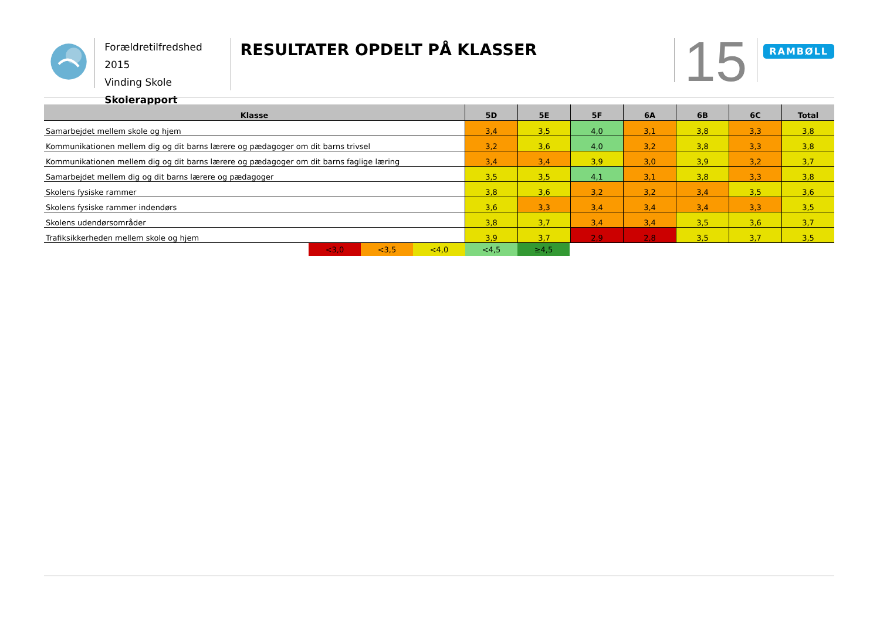Forældretilfredshed 2015
Vinding Skole
Skolerapport
RESULTATER OPDELT PÅ KLASSER
15
RAMBØLL
| Klasse | 5D | 5E | 5F | 6A | 6B | 6C | Total |
| --- | --- | --- | --- | --- | --- | --- | --- |
| Samarbejdet mellem skole og hjem | 3,4 | 3,5 | 4,0 | 3,1 | 3,8 | 3,3 | 3,8 |
| Kommunikationen mellem dig og dit barns lærere og pædagoger om dit barns trivsel | 3,2 | 3,6 | 4,0 | 3,2 | 3,8 | 3,3 | 3,8 |
| Kommunikationen mellem dig og dit barns lærere og pædagoger om dit barns faglige læring | 3,4 | 3,4 | 3,9 | 3,0 | 3,9 | 3,2 | 3,7 |
| Samarbejdet mellem dig og dit barns lærere og pædagoger | 3,5 | 3,5 | 4,1 | 3,1 | 3,8 | 3,3 | 3,8 |
| Skolens fysiske rammer | 3,8 | 3,6 | 3,2 | 3,2 | 3,4 | 3,5 | 3,6 |
| Skolens fysiske rammer indendørs | 3,6 | 3,3 | 3,4 | 3,4 | 3,4 | 3,3 | 3,5 |
| Skolens udendørsområder | 3,8 | 3,7 | 3,4 | 3,4 | 3,5 | 3,6 | 3,7 |
| Trafiksikkerheden mellem skole og hjem | 3,9 | 3,7 | 2,9 | 2,8 | 3,5 | 3,7 | 3,5 |
<3,0 <3,5 <4,0 <4,5 ≥4,5